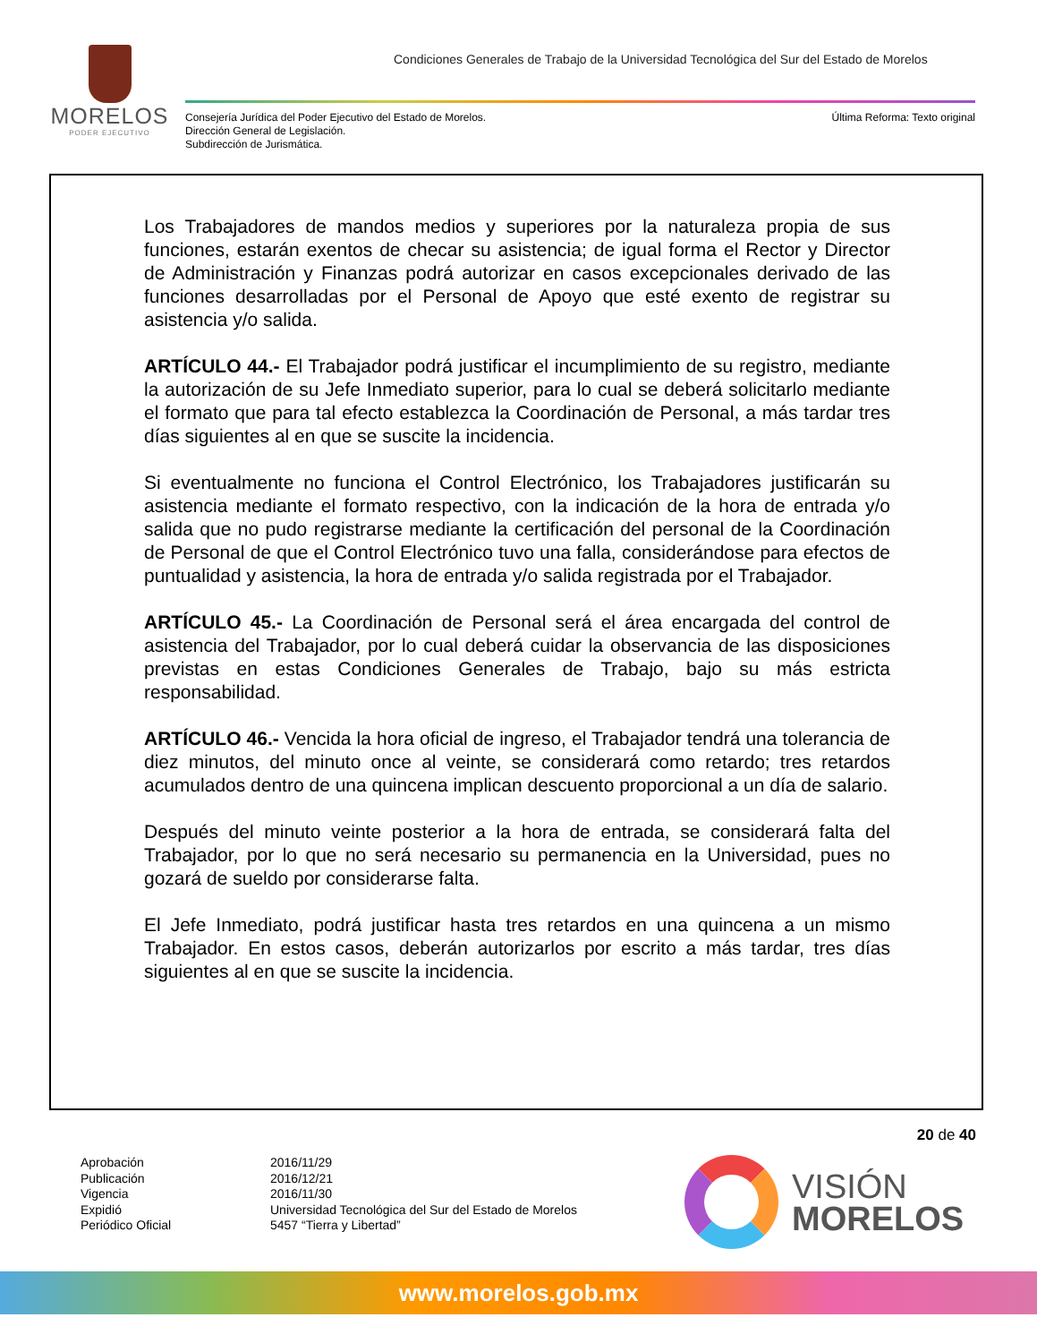MORELOS
PODER EJECUTIVO
Condiciones Generales de Trabajo de la Universidad Tecnológica del Sur del Estado de Morelos
Consejería Jurídica del Poder Ejecutivo del Estado de Morelos.
Dirección General de Legislación.
Subdirección de Jurismática.
Última Reforma: Texto original
Los Trabajadores de mandos medios y superiores por la naturaleza propia de sus funciones, estarán exentos de checar su asistencia; de igual forma el Rector y Director de Administración y Finanzas podrá autorizar en casos excepcionales derivado de las funciones desarrolladas por el Personal de Apoyo que esté exento de registrar su asistencia y/o salida.
ARTÍCULO 44.- El Trabajador podrá justificar el incumplimiento de su registro, mediante la autorización de su Jefe Inmediato superior, para lo cual se deberá solicitarlo mediante el formato que para tal efecto establezca la Coordinación de Personal, a más tardar tres días siguientes al en que se suscite la incidencia.
Si eventualmente no funciona el Control Electrónico, los Trabajadores justificarán su asistencia mediante el formato respectivo, con la indicación de la hora de entrada y/o salida que no pudo registrarse mediante la certificación del personal de la Coordinación de Personal de que el Control Electrónico tuvo una falla, considerándose para efectos de puntualidad y asistencia, la hora de entrada y/o salida registrada por el Trabajador.
ARTÍCULO 45.- La Coordinación de Personal será el área encargada del control de asistencia del Trabajador, por lo cual deberá cuidar la observancia de las disposiciones previstas en estas Condiciones Generales de Trabajo, bajo su más estricta responsabilidad.
ARTÍCULO 46.- Vencida la hora oficial de ingreso, el Trabajador tendrá una tolerancia de diez minutos, del minuto once al veinte, se considerará como retardo; tres retardos acumulados dentro de una quincena implican descuento proporcional a un día de salario.
Después del minuto veinte posterior a la hora de entrada, se considerará falta del Trabajador, por lo que no será necesario su permanencia en la Universidad, pues no gozará de sueldo por considerarse falta.
El Jefe Inmediato, podrá justificar hasta tres retardos en una quincena a un mismo Trabajador. En estos casos, deberán autorizarlos por escrito a más tardar, tres días siguientes al en que se suscite la incidencia.
20 de 40
Aprobación
Publicación
Vigencia
Expidió
Periódico Oficial
2016/11/29
2016/12/21
2016/11/30
Universidad Tecnológica del Sur del Estado de Morelos
5457 “Tierra y Libertad”
VISIÓN
MORELOS
www.morelos.gob.mx